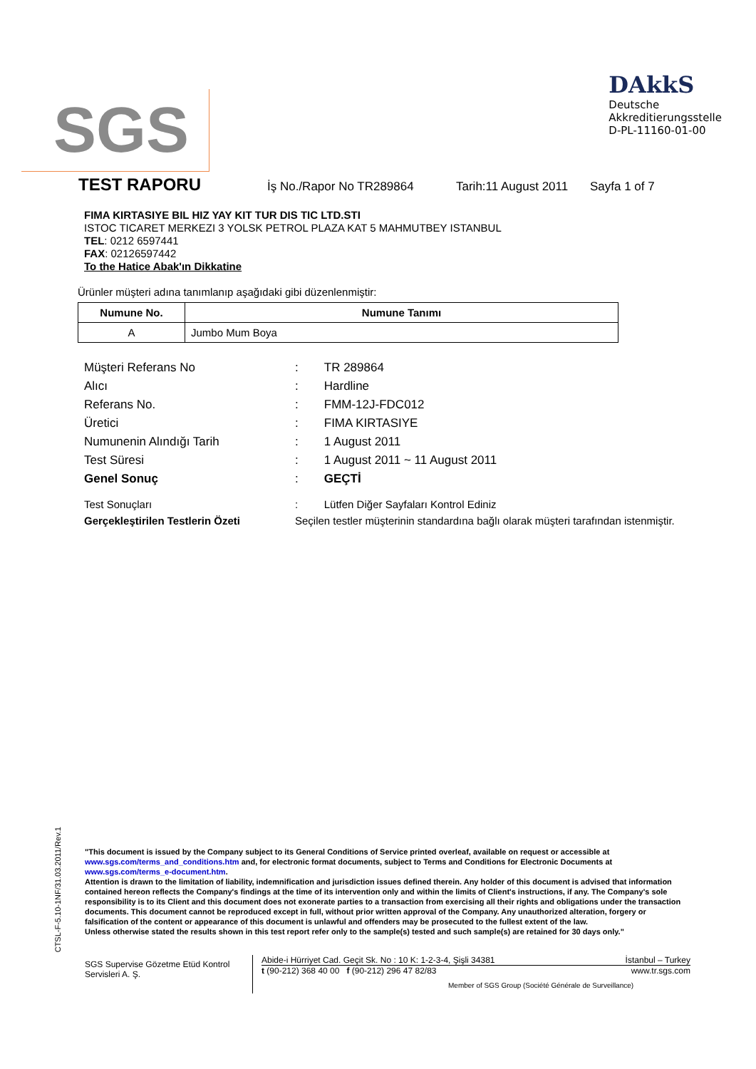SGS
DAkkS
Deutsche
Akkreditierungsstelle
D-PL-11160-01-00
TEST RAPORU İş No./Rapor No TR289864 Tarih:11 August 2011 Sayfa 1 of 7
FIMA KIRTASIYE BIL HIZ YAY KIT TUR DIS TIC LTD.STI
ISTOC TICARET MERKEZI 3 YOLSK PETROL PLAZA KAT 5 MAHMUTBEY ISTANBUL
TEL: 0212 6597441
FAX: 02126597442
To the Hatice Abak'ın Dikkatine
Ürünler müşteri adına tanımlanıp aşağıdaki gibi düzenlenmiştir:
| Numune No. | Numune Tanımı |
| --- | --- |
| A | Jumbo Mum Boya |
| Müşteri Referans No | : | TR 289864 |
| Alıcı | : | Hardline |
| Referans No. | : | FMM-12J-FDC012 |
| Üretici | : | FIMA KIRTASIYE |
| Numunenin Alındığı Tarih | : | 1 August 2011 |
| Test Süresi | : | 1 August 2011 ~ 11 August 2011 |
| Genel Sonuç | : | GEÇTİ |
| Test Sonuçları | : | Lütfen Diğer Sayfaları Kontrol Ediniz |
| Gerçekleştirilen Testlerin Özeti | Seçilen testler müşterinin standardına bağlı olarak müşteri tarafından istenmiştir. | |
CTSL-F-5.10-1NF/31.03.2011/Rev.1
"This document is issued by the Company subject to its General Conditions of Service printed overleaf, available on request or accessible at www.sgs.com/terms_and_conditions.htm and, for electronic format documents, subject to Terms and Conditions for Electronic Documents at www.sgs.com/terms_e-document.htm.
Attention is drawn to the limitation of liability, indemnification and jurisdiction issues defined therein. Any holder of this document is advised that information contained hereon reflects the Company's findings at the time of its intervention only and within the limits of Client's instructions, if any. The Company's sole responsibility is to its Client and this document does not exonerate parties to a transaction from exercising all their rights and obligations under the transaction documents. This document cannot be reproduced except in full, without prior written approval of the Company. Any unauthorized alteration, forgery or falsification of the content or appearance of this document is unlawful and offenders may be prosecuted to the fullest extent of the law.
Unless otherwise stated the results shown in this test report refer only to the sample(s) tested and such sample(s) are retained for 30 days only."
SGS Supervise Gözetme Etüd Kontrol Servisleri A. Ş.
Abide-i Hürriyet Cad. Geçit Sk. No : 10 K: 1-2-3-4, Şişli 34381 İstanbul – Turkey
t (90-212) 368 40 00 f (90-212) 296 47 82/83 www.tr.sgs.com
Member of SGS Group (Société Générale de Surveillance)